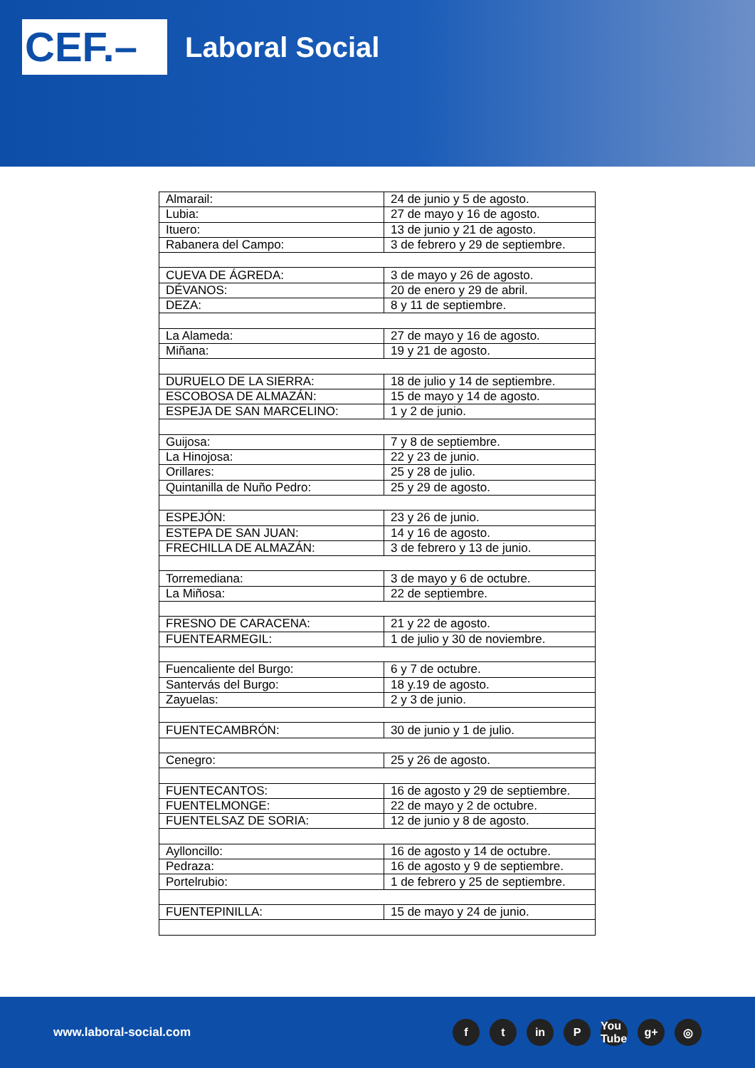CEF.–
Laboral Social
| Almarail: | 24 de junio y 5 de agosto. |
| Lubia: | 27 de mayo y 16 de agosto. |
| Ituero: | 13 de junio y 21 de agosto. |
| Rabanera del Campo: | 3 de febrero y 29 de septiembre. |
| CUEVA DE ÁGREDA: | 3 de mayo y 26 de agosto. |
| DÉVANOS: | 20 de enero y 29 de abril. |
| DEZA: | 8 y 11 de septiembre. |
| La Alameda: | 27 de mayo y 16 de agosto. |
| Miñana: | 19 y 21 de agosto. |
| DURUELO DE LA SIERRA: | 18 de julio y 14 de septiembre. |
| ESCOBOSA DE ALMAZÁN: | 15 de mayo y 14 de agosto. |
| ESPEJA DE SAN MARCELINO: | 1 y 2 de junio. |
| Guijosa: | 7 y 8 de septiembre. |
| La Hinojosa: | 22 y 23 de junio. |
| Orillares: | 25 y 28 de julio. |
| Quintanilla de Nuño Pedro: | 25 y 29 de agosto. |
| ESPEJÓN: | 23 y 26 de junio. |
| ESTEPA DE SAN JUAN: | 14 y 16 de agosto. |
| FRECHILLA DE ALMAZÁN: | 3 de febrero y 13 de junio. |
| Torremediana: | 3 de mayo y 6 de octubre. |
| La Miñosa: | 22 de septiembre. |
| FRESNO DE CARACENA: | 21 y 22 de agosto. |
| FUENTEARMEGIL: | 1 de julio y 30 de noviembre. |
| Fuencaliente del Burgo: | 6 y 7 de octubre. |
| Santervás del Burgo: | 18 y.19 de agosto. |
| Zayuelas: | 2 y 3 de junio. |
| FUENTECAMBRÓN: | 30 de junio y 1 de julio. |
| Cenegro: | 25 y 26 de agosto. |
| FUENTECANTOS: | 16 de agosto y 29 de septiembre. |
| FUENTELMONGE: | 22 de mayo y 2 de octubre. |
| FUENTELSAZ DE SORIA: | 12 de junio y 8 de agosto. |
| Aylloncillo: | 16 de agosto y 14 de octubre. |
| Pedraza: | 16 de agosto y 9 de septiembre. |
| Portelrubio: | 1 de febrero y 25 de septiembre. |
| FUENTEPINILLA: | 15 de mayo y 24 de junio. |
www.laboral-social.com
ft in P You Tube g+ ◎